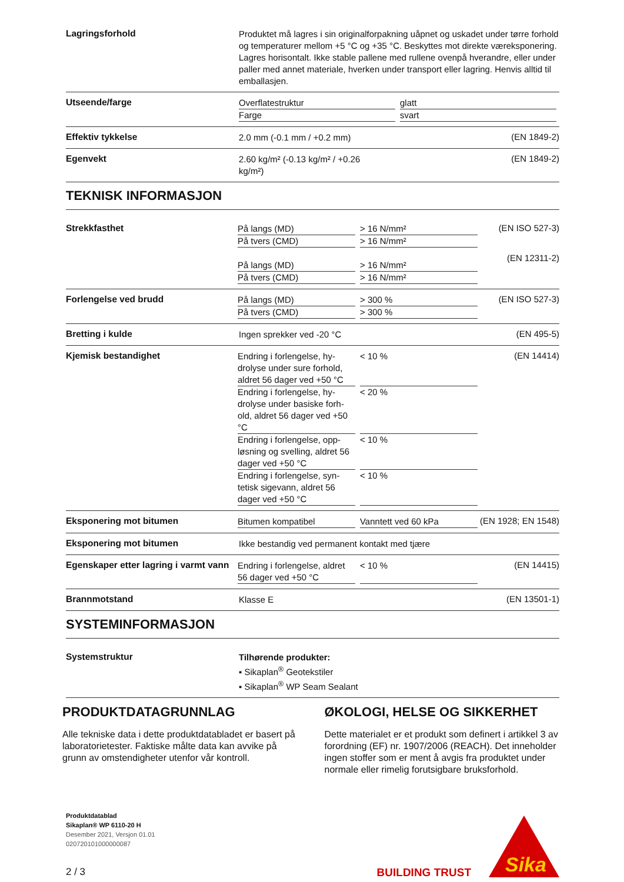Lagringsforhold
Produktet må lagres i sin originalforpakning uåpnet og uskadet under tørre forhold og temperaturer mellom +5 °C og +35 °C. Beskyttes mot direkte væreksponering. Lagres horisontalt. Ikke stable pallene med rullene oven­på hverandre, eller under paller med annet materiale, hverken under transport eller lagring. Henvis alltid til emballasjen.
Utseende/farge
Overflatestruktur glatt
Farge svart
Effektiv tykkelse
2.0 mm (-0.1 mm / +0.2 mm)
(EN 1849-2)
Egenvekt
2.60 kg/m² (-0.13 kg/m² / +0.26
kg/m²)
(EN 1849-2)
TEKNISK INFORMASJON
Strekkfasthet
På langs (MD) > 16 N/mm²
På tvers (CMD) > 16 N/mm²
På langs (MD) > 16 N/mm²
På tvers (CMD) > 16 N/mm²
(EN ISO 527-3)
(EN 12311-2)
Forlengelse ved brudd
På langs (MD) > 300 %
På tvers (CMD) > 300 %
(EN ISO 527-3)
Bretting i kulde
Ingen sprekker ved -20 °C
(EN 495-5)
Kjemisk bestandighet
Endring i forlengelse, hy­drolyse under sure forhold, aldret 56 dager ved +50 °C < 10 %
Endring i forlengelse, hy­drolyse under basiske forh­old, aldret 56 dager ved +50 °C < 20 %
Endring i forlengelse, opp­løsning og svelling, aldret 56 dager ved +50 °C < 10 %
Endring i forlengelse, syn­tetisk sigevann, aldret 56 dager ved +50 °C < 10 %
(EN 14414)
Eksponering mot bitumen
Bitumen kompatibel Vanntett ved 60 kPa
(EN 1928; EN 1548)
Eksponering mot bitumen
Ikke bestandig ved permanent kontakt med tjære
Egenskaper etter lagring i varmt vann
Endring i forlengelse, aldret 56 dager ved +50 °C < 10 %
(EN 14415)
Brannmotstand
Klasse E
(EN 13501-1)
SYSTEMINFORMASJON
Systemstruktur
Tilhørende produkter:
▪ Sikaplan<sup>®</sup> Geotekstiler
▪ Sikaplan<sup>®</sup> WP Seam Sealant
PRODUKTDATAGRUNNLAG
Alle tekniske data i dette produktdatabladet er basert på laboratorietester. Faktiske målte data kan avvike på grunn av omstendigheter utenfor vår kontroll.
ØKOLOGI, HELSE OG SIKKERHET
Dette materialet er et produkt som definert i artikkel 3 av forordning (EF) nr. 1907/2006 (REACH). Det inne­holder ingen stoffer som er ment å avgis fra produktet under normale eller rimelig forutsigbare bruksforhold.
Produktdatablad
Sikaplan® WP 6110-20 H
Desember 2021, Versjon 01.01
020720101000000087
2 / 3
BUILDING TRUST
Sika